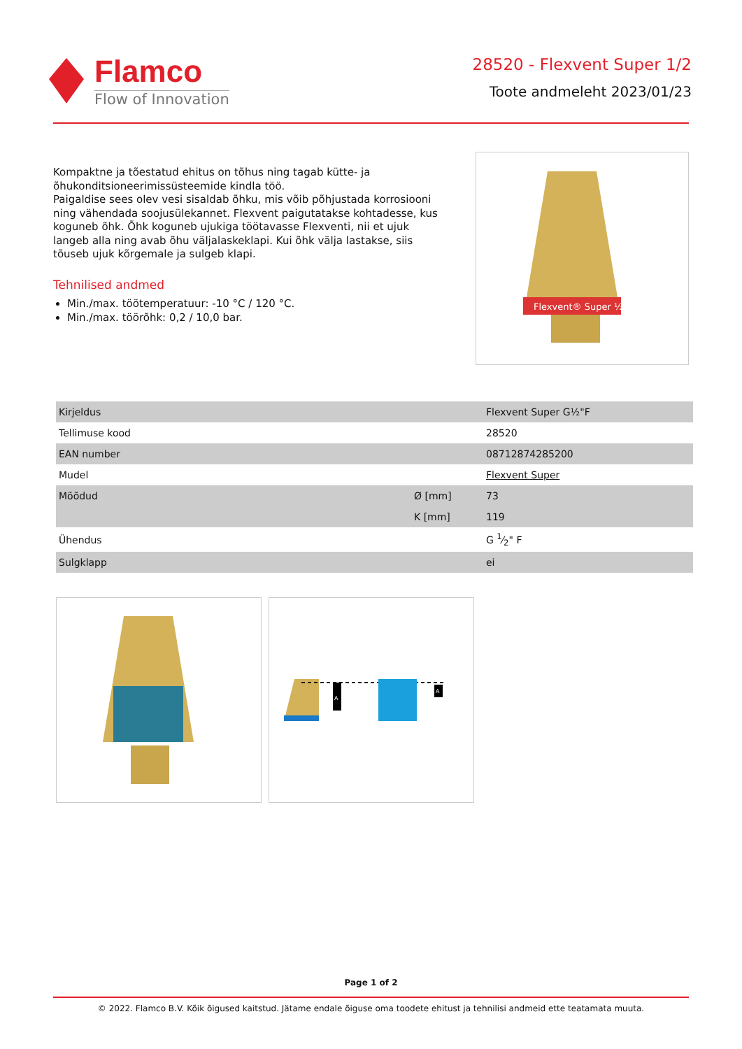Flamco
Flow of Innovation
28520 - Flexvent Super 1/2
Toote andmeleht 2023/01/23
Kompaktne ja tõestatud ehitus on tõhus ning tagab kütte- ja õhukonditsioneerimissüsteemide kindla töö.
Paigaldise sees olev vesi sisaldab õhku, mis võib põhjustada korrosiooni ning vähendada soojusülekannet. Flexvent paigutatakse kohtadesse, kus koguneb õhk. Õhk koguneb ujukiga töötavasse Flexventi, nii et ujuk langeb alla ning avab õhu väljalaskeklapi. Kui õhk välja lastakse, siis tõuseb ujuk kõrgemale ja sulgeb klapi.
Tehnilised andmed
Min./max. töötemperatuur: -10 °C / 120 °C.
Min./max. töörõhk: 0,2 / 10,0 bar.
Flexvent® Super ½"
| Kirjeldus | | Flexvent Super G½"F |
| Tellimuse kood | | 28520 |
| EAN number | | 08712874285200 |
| Mudel | | Flexvent Super |
| Mõõdud | Ø [mm] | 73 |
| | K [mm] | 119 |
| Ühendus | | G 1⁄2" F |
| Sulgklapp | | ei |
A
A
Page 1 of 2
© 2022. Flamco B.V. Kõik õigused kaitstud. Jätame endale õiguse oma toodete ehitust ja tehnilisi andmeid ette teatamata muuta.